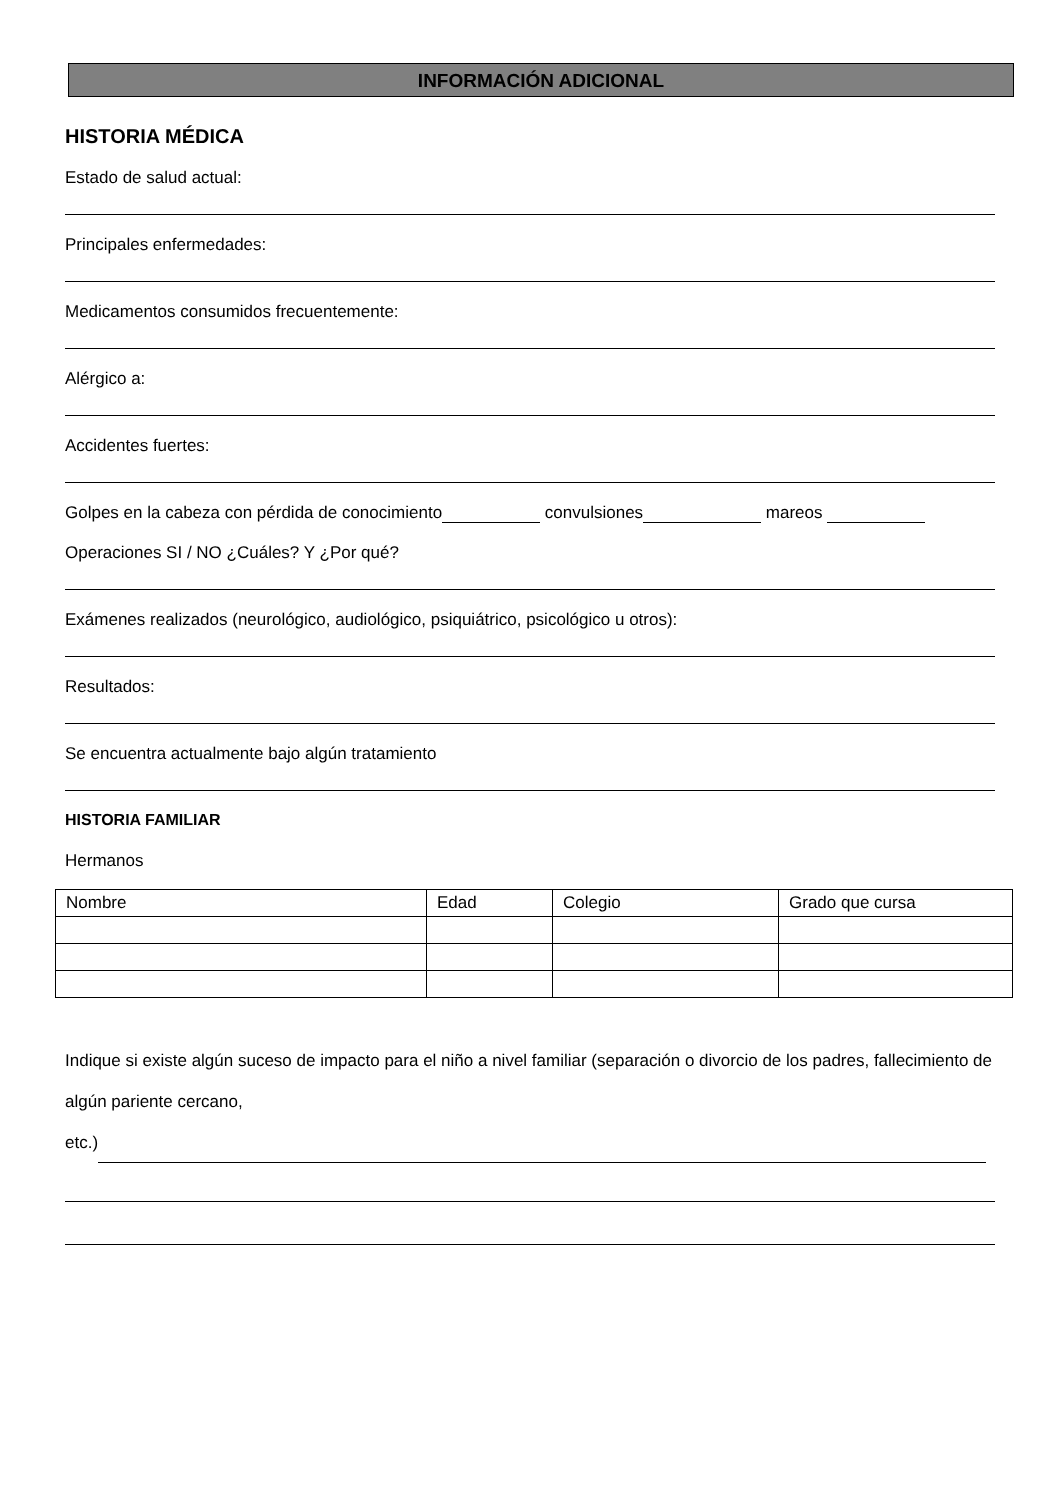INFORMACIÓN ADICIONAL
HISTORIA MÉDICA
Estado de salud actual:
Principales enfermedades:
Medicamentos consumidos frecuentemente:
Alérgico a:
Accidentes fuertes:
Golpes en la cabeza con pérdida de conocimiento convulsiones mareos
Operaciones SI / NO ¿Cuáles? Y ¿Por qué?
Exámenes realizados (neurológico, audiológico, psiquiátrico, psicológico u otros):
Resultados:
Se encuentra actualmente bajo algún tratamiento
HISTORIA FAMILIAR
Hermanos
| Nombre | Edad | Colegio | Grado que cursa |
Indique si existe algún suceso de impacto para el niño a nivel familiar (separación o divorcio de los padres, fallecimiento de algún pariente cercano,
etc.)